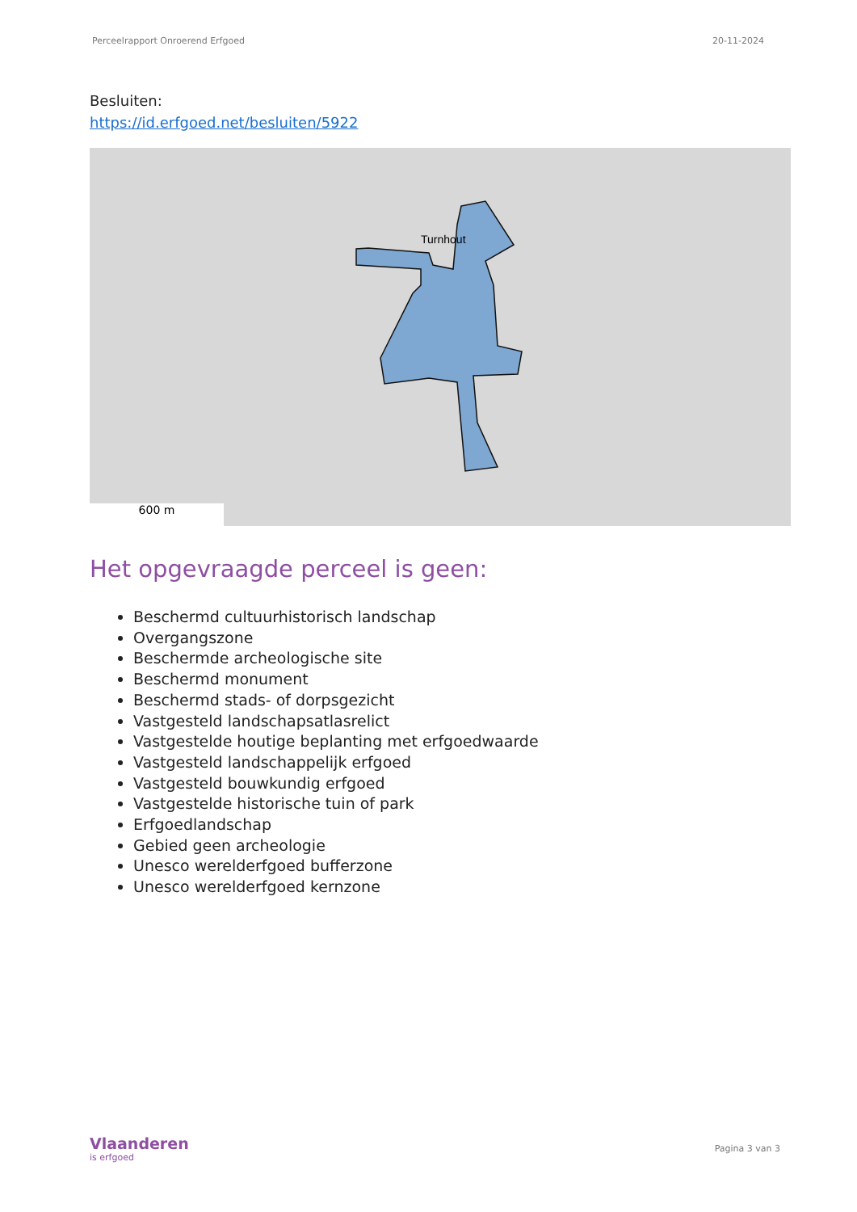Perceelrapport Onroerend Erfgoed 20-11-2024
Besluiten:
https://id.erfgoed.net/besluiten/5922
Turnhout
600 m
Het opgevraagde perceel is geen:
Beschermd cultuurhistorisch landschap
Overgangszone
Beschermde archeologische site
Beschermd monument
Beschermd stads- of dorpsgezicht
Vastgesteld landschapsatlasrelict
Vastgestelde houtige beplanting met erfgoedwaarde
Vastgesteld landschappelijk erfgoed
Vastgesteld bouwkundig erfgoed
Vastgestelde historische tuin of park
Erfgoedlandschap
Gebied geen archeologie
Unesco werelderfgoed bufferzone
Unesco werelderfgoed kernzone
Vlaanderen
is erfgoed
Pagina 3 van 3